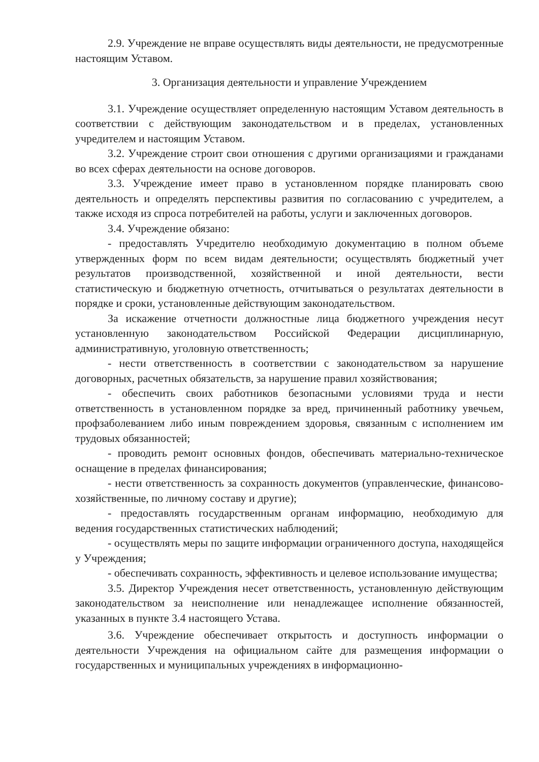2.9. Учреждение не вправе осуществлять виды деятельности, не предусмотренные настоящим Уставом.
3. Организация деятельности и управление Учреждением
3.1. Учреждение осуществляет определенную настоящим Уставом деятельность в соответствии с действующим законодательством и в пределах, установленных учредителем и настоящим Уставом.
3.2. Учреждение строит свои отношения с другими организациями и гражданами во всех сферах деятельности на основе договоров.
3.3. Учреждение имеет право в установленном порядке планировать свою деятельность и определять перспективы развития по согласованию с учредителем, а также исходя из спроса потребителей на работы, услуги и заключенных договоров.
3.4. Учреждение обязано:
- предоставлять Учредителю необходимую документацию в полном объеме утвержденных форм по всем видам деятельности; осуществлять бюджетный учет результатов производственной, хозяйственной и иной деятельности, вести статистическую и бюджетную отчетность, отчитываться о результатах деятельности в порядке и сроки, установленные действующим законодательством.
За искажение отчетности должностные лица бюджетного учреждения несут установленную законодательством Российской Федерации дисциплинарную, административную, уголовную ответственность;
- нести ответственность в соответствии с законодательством за нарушение договорных, расчетных обязательств, за нарушение правил хозяйствования;
- обеспечить своих работников безопасными условиями труда и нести ответственность в установленном порядке за вред, причиненный работнику увечьем, профзаболеванием либо иным повреждением здоровья, связанным с исполнением им трудовых обязанностей;
- проводить ремонт основных фондов, обеспечивать материально-техническое оснащение в пределах финансирования;
- нести ответственность за сохранность документов (управленческие, финансово-хозяйственные, по личному составу и другие);
- предоставлять государственным органам информацию, необходимую для ведения государственных статистических наблюдений;
- осуществлять меры по защите информации ограниченного доступа, находящейся у Учреждения;
- обеспечивать сохранность, эффективность и целевое использование имущества;
3.5. Директор Учреждения несет ответственность, установленную действующим законодательством за неисполнение или ненадлежащее исполнение обязанностей, указанных в пункте 3.4 настоящего Устава.
3.6. Учреждение обеспечивает открытость и доступность информации о деятельности Учреждения на официальном сайте для размещения информации о государственных и муниципальных учреждениях в информационно-